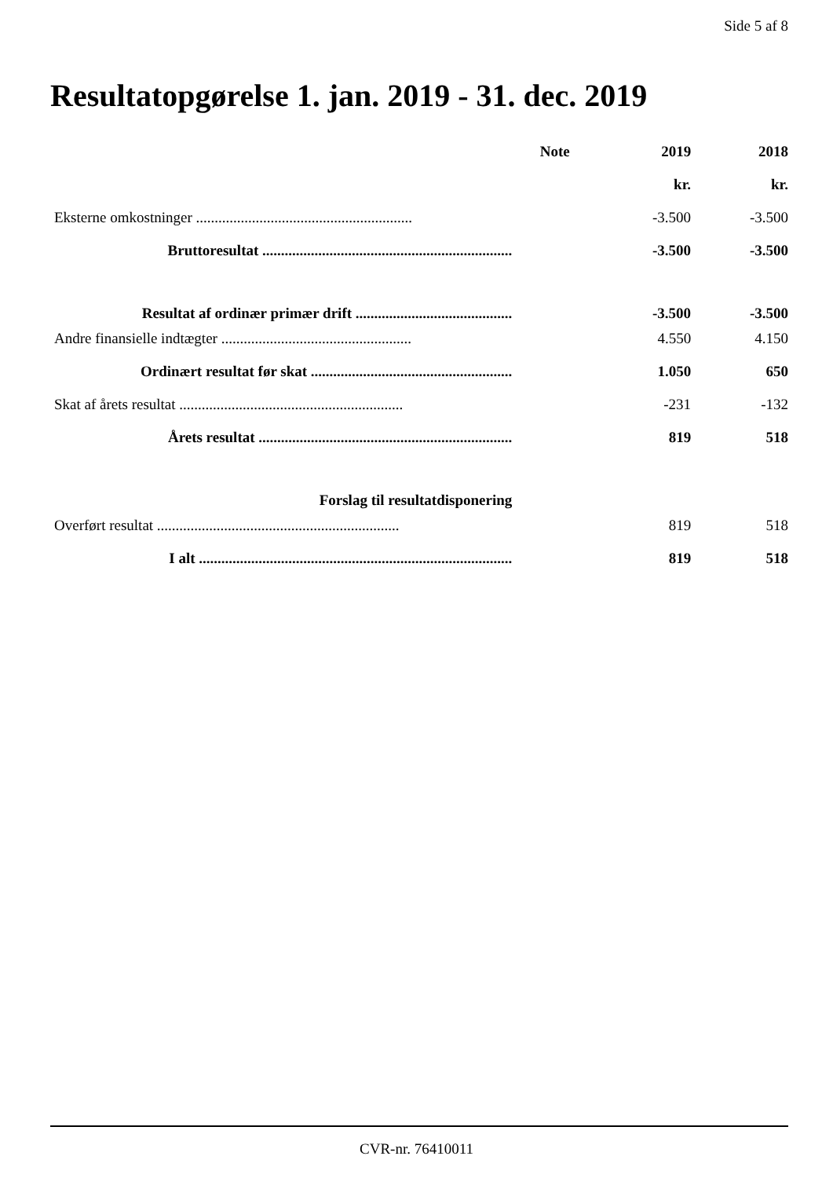Side 5 af 8
Resultatopgørelse 1. jan. 2019 - 31. dec. 2019
| | Note | 2019 | 2018 |
| --- | --- | --- | --- |
| | | kr. | kr. |
| Eksterne omkostninger .......................................................... | | -3.500 | -3.500 |
| Bruttoresultat ................................................................... | | -3.500 | -3.500 |
| Resultat af ordinær primær drift .......................................... | | -3.500 | -3.500 |
| Andre finansielle indtægter ................................................... | | 4.550 | 4.150 |
| Ordinært resultat før skat ...................................................... | | 1.050 | 650 |
| Skat af årets resultat ............................................................ | | -231 | -132 |
| Årets resultat .................................................................... | | 819 | 518 |
| Forslag til resultatdisponering | | | |
| Overført resultat ................................................................. | | 819 | 518 |
| I alt .................................................................................... | | 819 | 518 |
CVR-nr. 76410011